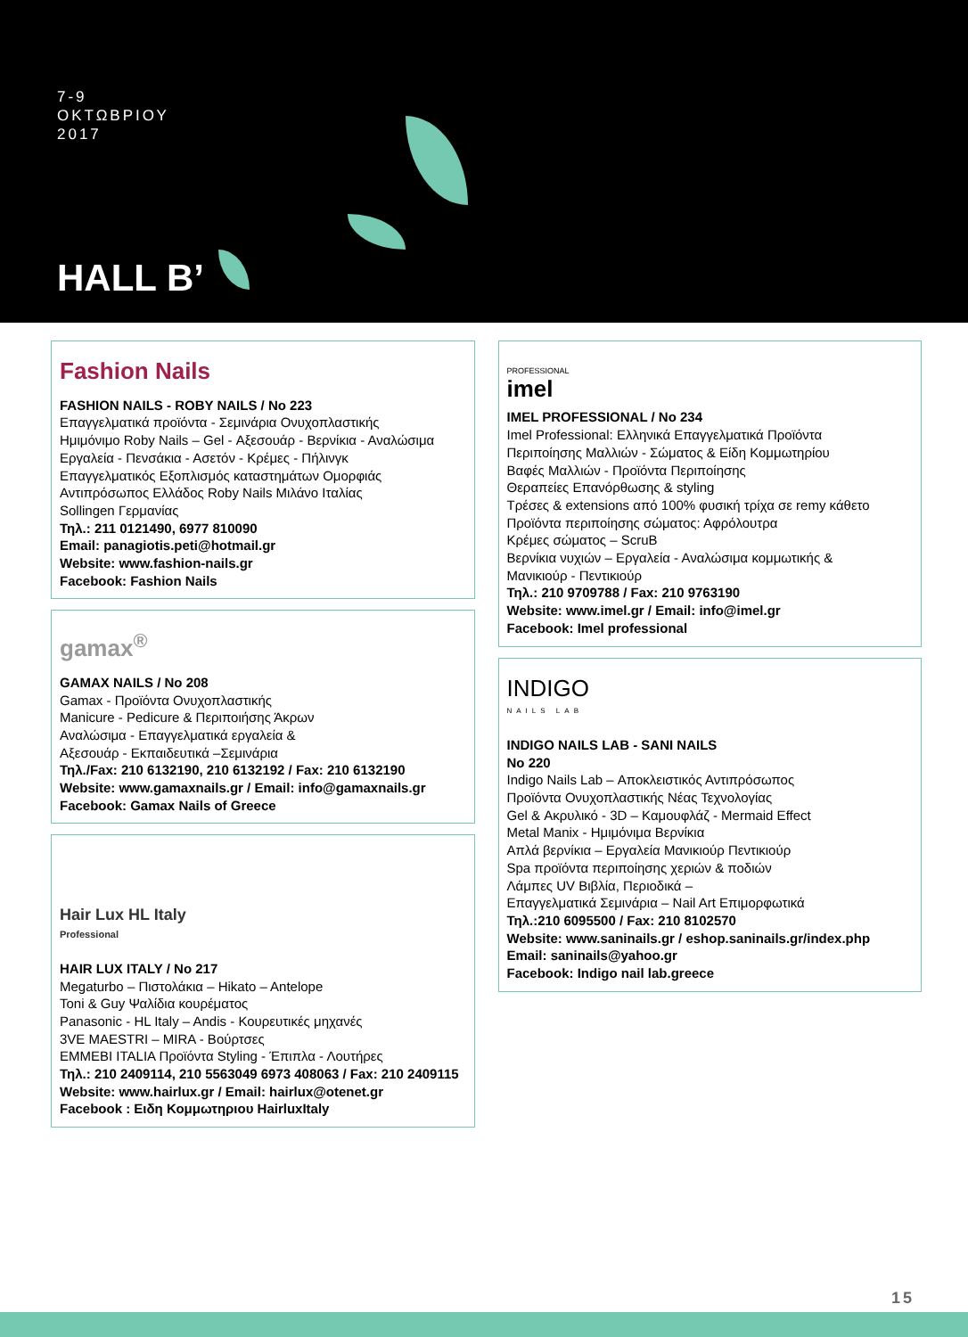7-9
ΟΚΤΩΒΡΙΟΥ
2017
HALL B’
Fashion Nails
FASHION NAILS - ROBY NAILS / No 223
Επαγγελματικά προϊόντα - Σεμινάρια Ονυχοπλαστικής
Ημιμόνιμο Roby Nails – Gel - Αξεσουάρ - Βερνίκια - Αναλώσιμα
Εργαλεία - Πενσάκια - Ασετόν - Κρέμες - Πήλινγκ
Επαγγελματικός Εξοπλισμός καταστημάτων Ομορφιάς
Αντιπρόσωπος Ελλάδος Roby Nails Μιλάνο Ιταλίας
Sollingen Γερμανίας
Τηλ.: 211 0121490, 6977 810090
Email: panagiotis.peti@hotmail.gr
Website: www.fashion-nails.gr
Facebook: Fashion Nails
gamax<sup>®</sup>
GAMAX NAILS / No 208
Gamax - Προϊόντα Ονυχοπλαστικής
Manicure - Pedicure & Περιποιήσης Άκρων
Αναλώσιμα - Επαγγελματικά εργαλεία &
Αξεσουάρ - Εκπαιδευτικά –Σεμινάρια
Τηλ./Fax: 210 6132190, 210 6132192 / Fax: 210 6132190
Website: www.gamaxnails.gr / Email: info@gamaxnails.gr
Facebook: Gamax Nails of Greece
Hair Lux HL Italy
Professional
HAIR LUX ITALY / No 217
Megaturbo – Πιστολάκια – Hikato – Antelope
Toni & Guy Ψαλίδια κουρέματος
Panasonic - HL Italy – Andis - Κουρευτικές μηχανές
3VE MAESTRI – MIRA - Βούρτσες
EMMEBI ITALIA Προϊόντα Styling - Έπιπλα - Λουτήρες
Τηλ.: 210 2409114, 210 5563049 6973 408063 / Fax: 210 2409115
Website: www.hairlux.gr / Email: hairlux@otenet.gr
Facebook : Ειδη Κομμωτηριου HairluxItaly
PROFESSIONAL
imel
IMEL PROFESSIONAL / No 234
Imel Professional: Ελληνικά Επαγγελματικά Προϊόντα
Περιποίησης Μαλλιών - Σώματος & Είδη Κομμωτηρίου
Βαφές Μαλλιών - Προϊόντα Περιποίησης
Θεραπείες Επανόρθωσης & styling
Τρέσες & extensions από 100% φυσική τρίχα σε remy κάθετο
Προϊόντα περιποίησης σώματος: Αφρόλουτρα
Κρέμες σώματος – ScruB
Βερνίκια νυχιών – Εργαλεία - Αναλώσιμα κομμωτικής &
Μανικιούρ - Πεντικιούρ
Τηλ.: 210 9709788 / Fax: 210 9763190
Website: www.imel.gr / Email: info@imel.gr
Facebook: Imel professional
INDIGO
NAILS LAB
INDIGO NAILS LAB - SANI NAILS
No 220
Indigo Nails Lab – Αποκλειστικός Αντιπρόσωπος
Προϊόντα Ονυχοπλαστικής Νέας Τεχνολογίας
Gel & Ακρυλικό - 3D – Καμουφλάζ - Mermaid Effect
Metal Manix - Ημιμόνιμα Βερνίκια
Απλά βερνίκια – Εργαλεία Μανικιούρ Πεντικιούρ
Spa προϊόντα περιποίησης χεριών & ποδιών
Λάμπες UV Βιβλία, Περιοδικά –
Επαγγελματικά Σεμινάρια – Nail Art Επιμορφωτικά
Τηλ.:210 6095500 / Fax: 210 8102570
Website: www.saninails.gr / eshop.saninails.gr/index.php
Email: saninails@yahoo.gr
Facebook: Indigo nail lab.greece
15